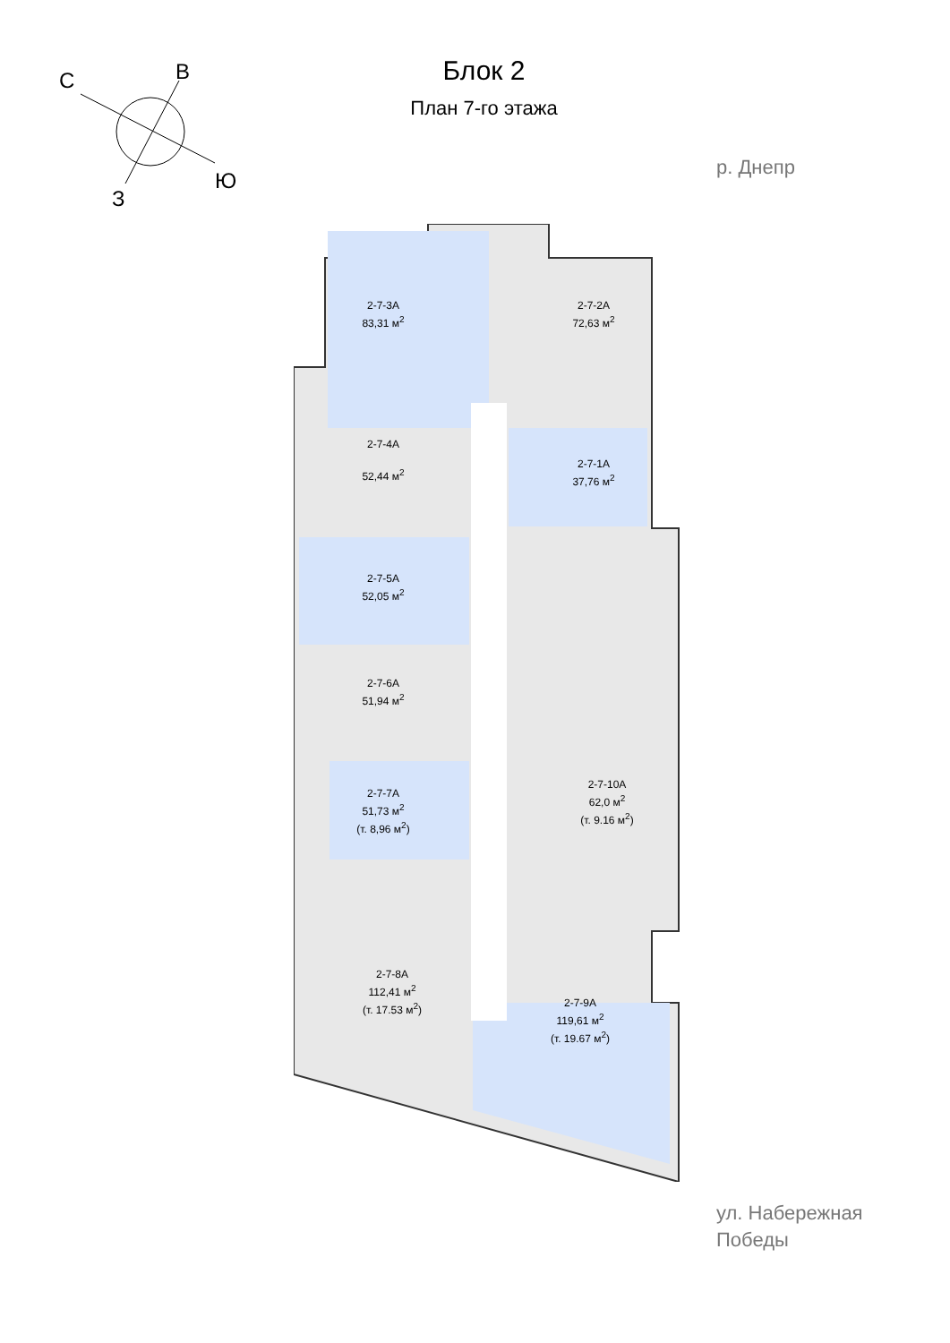Блок 2
План 7-го этажа
р. Днепр
С
В
Ю
З
2-7-3А
83,31 м<sup>2</sup>
2-7-2А
72,63 м<sup>2</sup>
2-7-4А
52,44 м<sup>2</sup>
2-7-1А
37,76 м<sup>2</sup>
2-7-5А
52,05 м<sup>2</sup>
2-7-6А
51,94 м<sup>2</sup>
2-7-7А
51,73 м<sup>2</sup>
(т. 8,96 м<sup>2</sup>)
2-7-10А
62,0 м<sup>2</sup>
(т. 9.16 м<sup>2</sup>)
2-7-8А
112,41 м<sup>2</sup>
(т. 17.53 м<sup>2</sup>)
2-7-9А
119,61 м<sup>2</sup>
(т. 19.67 м<sup>2</sup>)
ул. Набережная
Победы